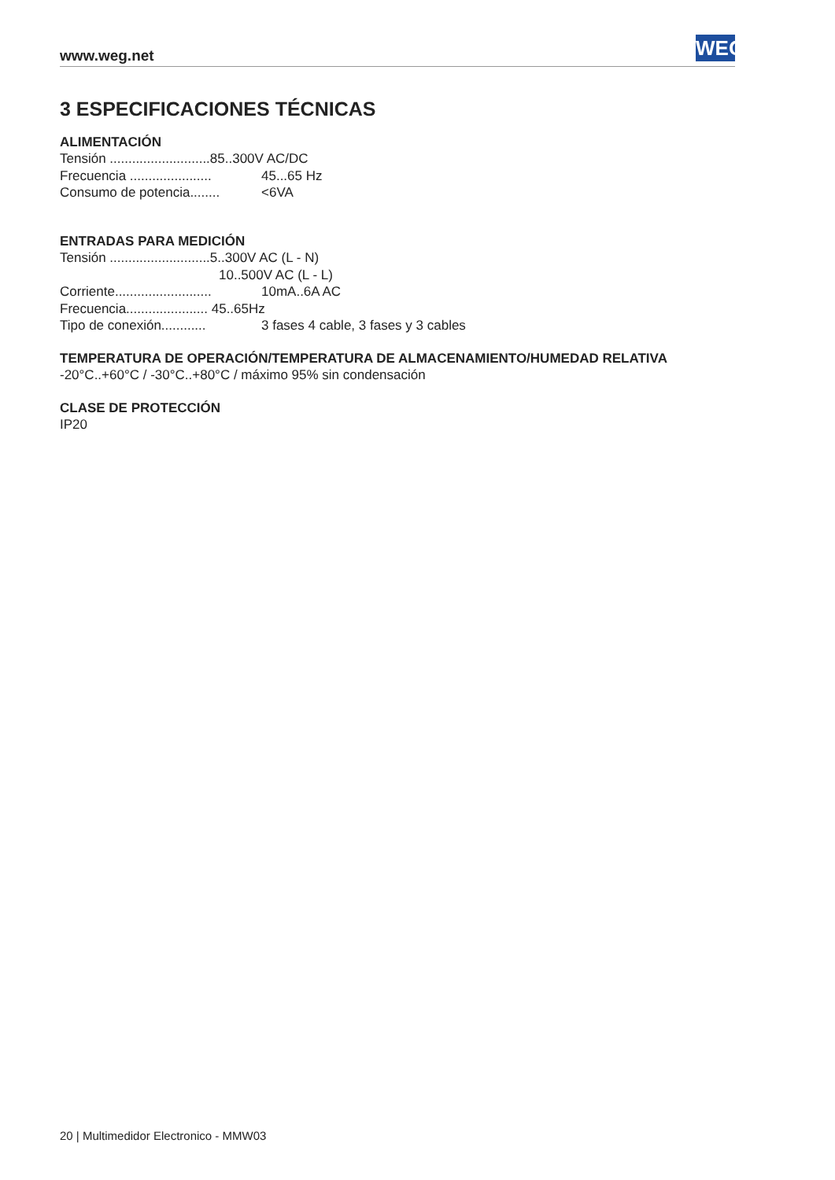www.weg.net WEG
3 ESPECIFICACIONES TÉCNICAS
ALIMENTACIÓN
Tensión ...........................85..300V AC/DC
Frecuencia ...................... 45...65 Hz
Consumo de potencia........ <6VA
ENTRADAS PARA MEDICIÓN
Tensión ...........................5..300V AC (L - N)
10..500V AC (L - L)
Corriente.......................... 10mA..6A AC
Frecuencia...................... 45..65Hz
Tipo de conexión............ 3 fases 4 cable, 3 fases y 3 cables
TEMPERATURA DE OPERACIÓN/TEMPERATURA DE ALMACENAMIENTO/HUMEDAD RELATIVA
-20°C..+60°C / -30°C..+80°C / máximo 95% sin condensación
CLASE DE PROTECCIÓN
IP20
20 | Multimedidor Electronico - MMW03